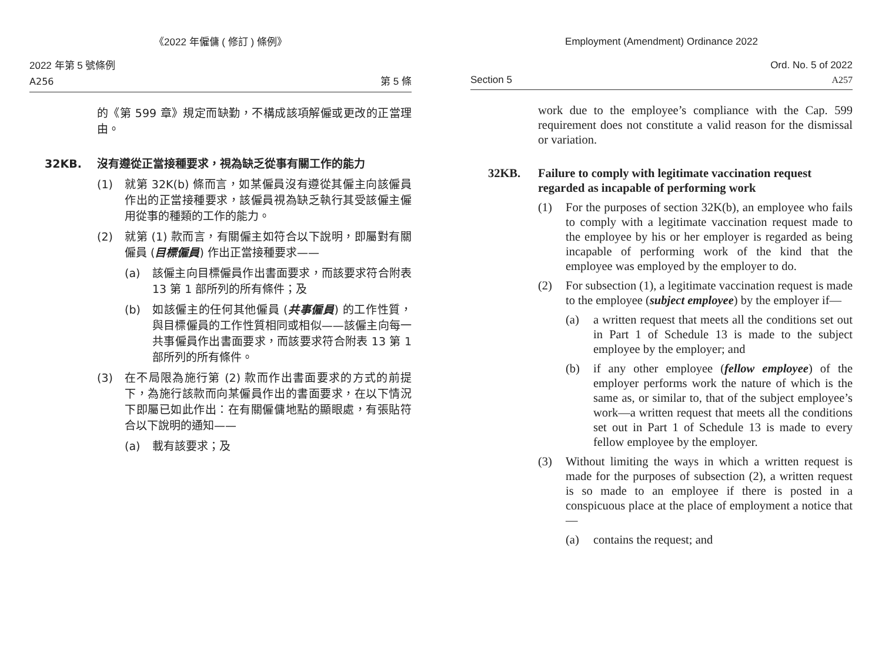《2022 年僱傭 ( 修訂 ) 條例》
2022 年第 5 號條例
A256
第 5 條
的《第 599 章》規定而缺勤，不構成該項解僱或更改的正當理由。
32KB. 沒有遵從正當接種要求，視為缺乏從事有關工作的能力
(1) 就第 32K(b) 條而言，如某僱員沒有遵從其僱主向該僱員作出的正當接種要求，該僱員視為缺乏執行其受該僱主僱用從事的種類的工作的能力。
(2) 就第 (1) 款而言，有關僱主如符合以下說明，即屬對有關僱員 (目標僱員) 作出正當接種要求——
(a) 該僱主向目標僱員作出書面要求，而該要求符合附表 13 第 1 部所列的所有條件；及
(b) 如該僱主的任何其他僱員 (共事僱員) 的工作性質，與目標僱員的工作性質相同或相似——該僱主向每一共事僱員作出書面要求，而該要求符合附表 13 第 1 部所列的所有條件。
(3) 在不局限為施行第 (2) 款而作出書面要求的方式的前提下，為施行該款而向某僱員作出的書面要求，在以下情況下即屬已如此作出：在有關僱傭地點的顯眼處，有張貼符合以下說明的通知——
(a) 載有該要求；及
Employment (Amendment) Ordinance 2022
Section 5
Ord. No. 5 of 2022
A257
work due to the employee’s compliance with the Cap. 599 requirement does not constitute a valid reason for the dismissal or variation.
32KB. Failure to comply with legitimate vaccination request regarded as incapable of performing work
(1) For the purposes of section 32K(b), an employee who fails to comply with a legitimate vaccination request made to the employee by his or her employer is regarded as being incapable of performing work of the kind that the employee was employed by the employer to do.
(2) For subsection (1), a legitimate vaccination request is made to the employee (subject employee) by the employer if—
(a) a written request that meets all the conditions set out in Part 1 of Schedule 13 is made to the subject employee by the employer; and
(b) if any other employee (fellow employee) of the employer performs work the nature of which is the same as, or similar to, that of the subject employee’s work—a written request that meets all the conditions set out in Part 1 of Schedule 13 is made to every fellow employee by the employer.
(3) Without limiting the ways in which a written request is made for the purposes of subsection (2), a written request is so made to an employee if there is posted in a conspicuous place at the place of employment a notice that—
(a) contains the request; and